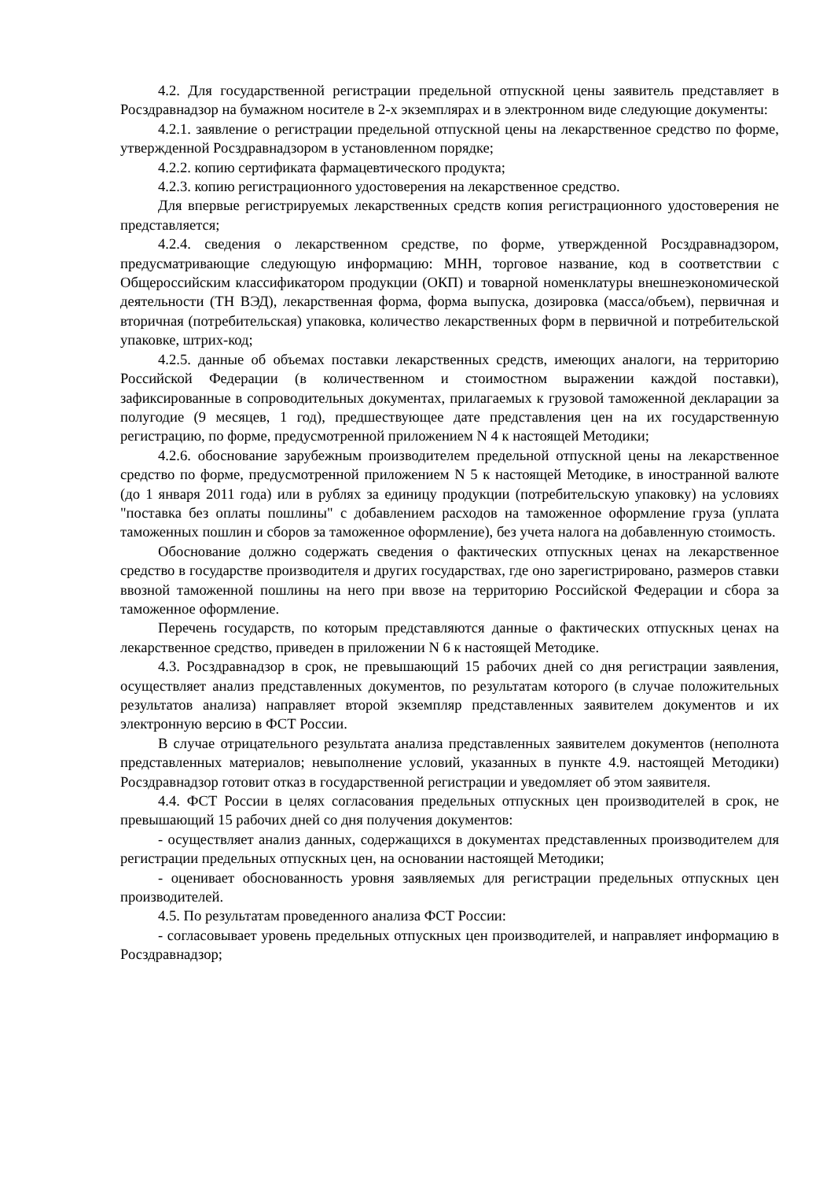4.2. Для государственной регистрации предельной отпускной цены заявитель представляет в Росздравнадзор на бумажном носителе в 2-х экземплярах и в электронном виде следующие документы:
4.2.1. заявление о регистрации предельной отпускной цены на лекарственное средство по форме, утвержденной Росздравнадзором в установленном порядке;
4.2.2. копию сертификата фармацевтического продукта;
4.2.3. копию регистрационного удостоверения на лекарственное средство.
Для впервые регистрируемых лекарственных средств копия регистрационного удостоверения не представляется;
4.2.4. сведения о лекарственном средстве, по форме, утвержденной Росздравнадзором, предусматривающие следующую информацию: МНН, торговое название, код в соответствии с Общероссийским классификатором продукции (ОКП) и товарной номенклатуры внешнеэкономической деятельности (ТН ВЭД), лекарственная форма, форма выпуска, дозировка (масса/объем), первичная и вторичная (потребительская) упаковка, количество лекарственных форм в первичной и потребительской упаковке, штрих-код;
4.2.5. данные об объемах поставки лекарственных средств, имеющих аналоги, на территорию Российской Федерации (в количественном и стоимостном выражении каждой поставки), зафиксированные в сопроводительных документах, прилагаемых к грузовой таможенной декларации за полугодие (9 месяцев, 1 год), предшествующее дате представления цен на их государственную регистрацию, по форме, предусмотренной приложением N 4 к настоящей Методики;
4.2.6. обоснование зарубежным производителем предельной отпускной цены на лекарственное средство по форме, предусмотренной приложением N 5 к настоящей Методике, в иностранной валюте (до 1 января 2011 года) или в рублях за единицу продукции (потребительскую упаковку) на условиях "поставка без оплаты пошлины" с добавлением расходов на таможенное оформление груза (уплата таможенных пошлин и сборов за таможенное оформление), без учета налога на добавленную стоимость.
Обоснование должно содержать сведения о фактических отпускных ценах на лекарственное средство в государстве производителя и других государствах, где оно зарегистрировано, размеров ставки ввозной таможенной пошлины на него при ввозе на территорию Российской Федерации и сбора за таможенное оформление.
Перечень государств, по которым представляются данные о фактических отпускных ценах на лекарственное средство, приведен в приложении N 6 к настоящей Методике.
4.3. Росздравнадзор в срок, не превышающий 15 рабочих дней со дня регистрации заявления, осуществляет анализ представленных документов, по результатам которого (в случае положительных результатов анализа) направляет второй экземпляр представленных заявителем документов и их электронную версию в ФСТ России.
В случае отрицательного результата анализа представленных заявителем документов (неполнота представленных материалов; невыполнение условий, указанных в пункте 4.9. настоящей Методики) Росздравнадзор готовит отказ в государственной регистрации и уведомляет об этом заявителя.
4.4. ФСТ России в целях согласования предельных отпускных цен производителей в срок, не превышающий 15 рабочих дней со дня получения документов:
- осуществляет анализ данных, содержащихся в документах представленных производителем для регистрации предельных отпускных цен, на основании настоящей Методики;
- оценивает обоснованность уровня заявляемых для регистрации предельных отпускных цен производителей.
4.5. По результатам проведенного анализа ФСТ России:
- согласовывает уровень предельных отпускных цен производителей, и направляет информацию в Росздравнадзор;